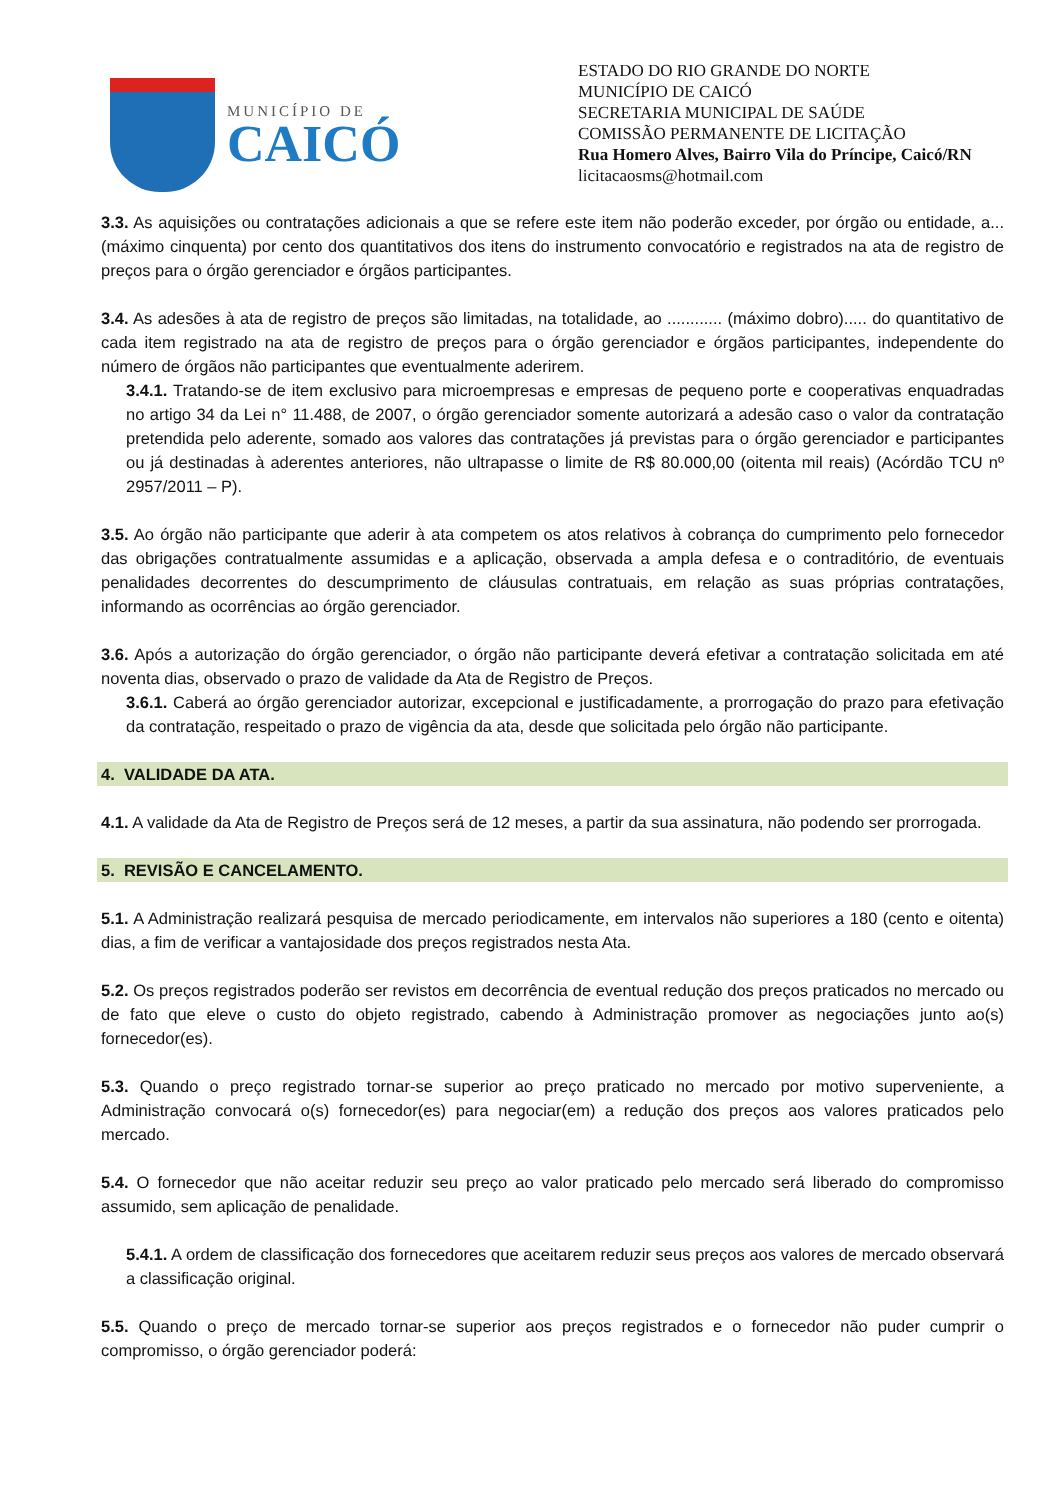MUNICÍPIO DE
CAICÓ
ESTADO DO RIO GRANDE DO NORTE
MUNICÍPIO DE CAICÓ
SECRETARIA MUNICIPAL DE SAÚDE
COMISSÃO PERMANENTE DE LICITAÇÃO
Rua Homero Alves, Bairro Vila do Príncipe, Caicó/RN
licitacaosms@hotmail.com
3.3. As aquisições ou contratações adicionais a que se refere este item não poderão exceder, por órgão ou entidade, a... (máximo cinquenta) por cento dos quantitativos dos itens do instrumento convocatório e registrados na ata de registro de preços para o órgão gerenciador e órgãos participantes.
3.4. As adesões à ata de registro de preços são limitadas, na totalidade, ao ............ (máximo dobro)..... do quantitativo de cada item registrado na ata de registro de preços para o órgão gerenciador e órgãos participantes, independente do número de órgãos não participantes que eventualmente aderirem.
3.4.1. Tratando-se de item exclusivo para microempresas e empresas de pequeno porte e cooperativas enquadradas no artigo 34 da Lei n° 11.488, de 2007, o órgão gerenciador somente autorizará a adesão caso o valor da contratação pretendida pelo aderente, somado aos valores das contratações já previstas para o órgão gerenciador e participantes ou já destinadas à aderentes anteriores, não ultrapasse o limite de R$ 80.000,00 (oitenta mil reais) (Acórdão TCU nº 2957/2011 – P).
3.5. Ao órgão não participante que aderir à ata competem os atos relativos à cobrança do cumprimento pelo fornecedor das obrigações contratualmente assumidas e a aplicação, observada a ampla defesa e o contraditório, de eventuais penalidades decorrentes do descumprimento de cláusulas contratuais, em relação as suas próprias contratações, informando as ocorrências ao órgão gerenciador.
3.6. Após a autorização do órgão gerenciador, o órgão não participante deverá efetivar a contratação solicitada em até noventa dias, observado o prazo de validade da Ata de Registro de Preços.
3.6.1. Caberá ao órgão gerenciador autorizar, excepcional e justificadamente, a prorrogação do prazo para efetivação da contratação, respeitado o prazo de vigência da ata, desde que solicitada pelo órgão não participante.
4. VALIDADE DA ATA.
4.1. A validade da Ata de Registro de Preços será de 12 meses, a partir da sua assinatura, não podendo ser prorrogada.
5. REVISÃO E CANCELAMENTO.
5.1. A Administração realizará pesquisa de mercado periodicamente, em intervalos não superiores a 180 (cento e oitenta) dias, a fim de verificar a vantajosidade dos preços registrados nesta Ata.
5.2. Os preços registrados poderão ser revistos em decorrência de eventual redução dos preços praticados no mercado ou de fato que eleve o custo do objeto registrado, cabendo à Administração promover as negociações junto ao(s) fornecedor(es).
5.3. Quando o preço registrado tornar-se superior ao preço praticado no mercado por motivo superveniente, a Administração convocará o(s) fornecedor(es) para negociar(em) a redução dos preços aos valores praticados pelo mercado.
5.4. O fornecedor que não aceitar reduzir seu preço ao valor praticado pelo mercado será liberado do compromisso assumido, sem aplicação de penalidade.
5.4.1. A ordem de classificação dos fornecedores que aceitarem reduzir seus preços aos valores de mercado observará a classificação original.
5.5. Quando o preço de mercado tornar-se superior aos preços registrados e o fornecedor não puder cumprir o compromisso, o órgão gerenciador poderá: